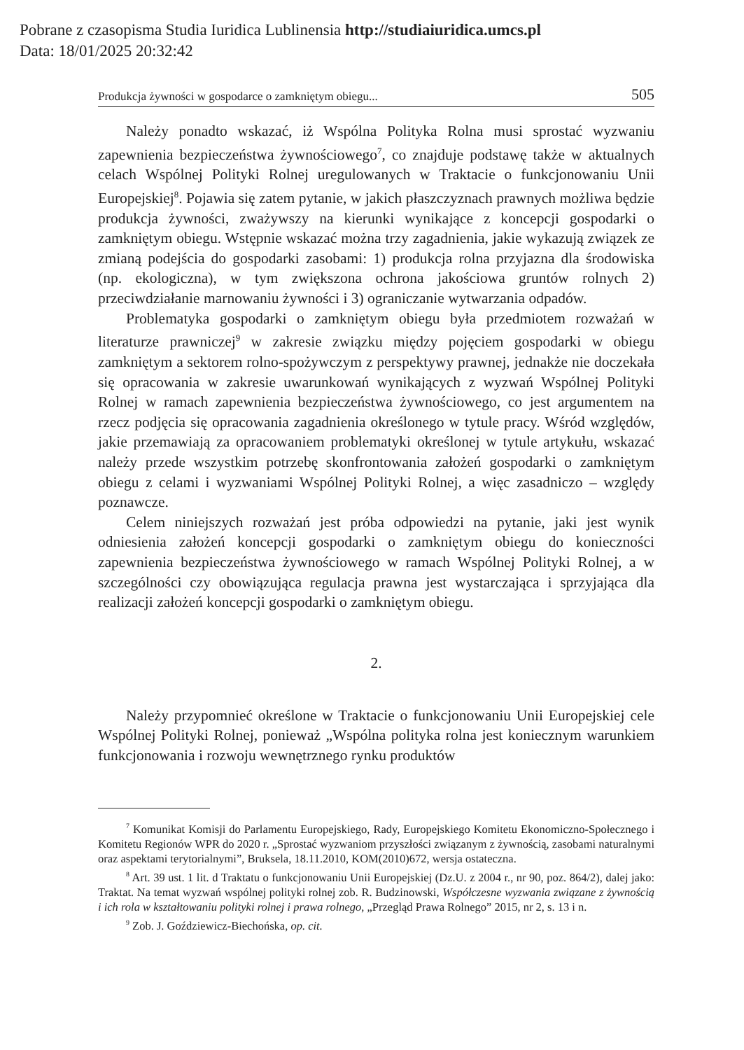Pobrane z czasopisma Studia Iuridica Lublinensia http://studiaiuridica.umcs.pl
Data: 18/01/2025 20:32:42
Produkcja żywności w gospodarce o zamkniętym obiegu... 505
Należy ponadto wskazać, iż Wspólna Polityka Rolna musi sprostać wyzwaniu zapewnienia bezpieczeństwa żywnościowego<sup>7</sup>, co znajduje podstawę także w aktualnych celach Wspólnej Polityki Rolnej uregulowanych w Traktacie o funkcjonowaniu Unii Europejskiej<sup>8</sup>. Pojawia się zatem pytanie, w jakich płaszczyznach prawnych możliwa będzie produkcja żywności, zważywszy na kierunki wynikające z koncepcji gospodarki o zamkniętym obiegu. Wstępnie wskazać można trzy zagadnienia, jakie wykazują związek ze zmianą podejścia do gospodarki zasobami: 1) produkcja rolna przyjazna dla środowiska (np. ekologiczna), w tym zwiększona ochrona jakościowa gruntów rolnych 2) przeciwdziałanie marnowaniu żywności i 3) ograniczanie wytwarzania odpadów.
Problematyka gospodarki o zamkniętym obiegu była przedmiotem rozważań w literaturze prawniczej<sup>9</sup> w zakresie związku między pojęciem gospodarki w obiegu zamkniętym a sektorem rolno-spożywczym z perspektywy prawnej, jednakże nie doczekała się opracowania w zakresie uwarunkowań wynikających z wyzwań Wspólnej Polityki Rolnej w ramach zapewnienia bezpieczeństwa żywnościowego, co jest argumentem na rzecz podjęcia się opracowania zagadnienia określonego w tytule pracy. Wśród względów, jakie przemawiają za opracowaniem problematyki określonej w tytule artykułu, wskazać należy przede wszystkim potrzebę skonfrontowania założeń gospodarki o zamkniętym obiegu z celami i wyzwaniami Wspólnej Polityki Rolnej, a więc zasadniczo – względy poznawcze.
Celem niniejszych rozważań jest próba odpowiedzi na pytanie, jaki jest wynik odniesienia założeń koncepcji gospodarki o zamkniętym obiegu do konieczności zapewnienia bezpieczeństwa żywnościowego w ramach Wspólnej Polityki Rolnej, a w szczególności czy obowiązująca regulacja prawna jest wystarczająca i sprzyjająca dla realizacji założeń koncepcji gospodarki o zamkniętym obiegu.
2.
Należy przypomnieć określone w Traktacie o funkcjonowaniu Unii Europejskiej cele Wspólnej Polityki Rolnej, ponieważ „Wspólna polityka rolna jest koniecznym warunkiem funkcjonowania i rozwoju wewnętrznego rynku produktów
<sup>7</sup> Komunikat Komisji do Parlamentu Europejskiego, Rady, Europejskiego Komitetu Ekonomiczno-Społecznego i Komitetu Regionów WPR do 2020 r. „Sprostać wyzwaniom przyszłości związanym z żywnością, zasobami naturalnymi oraz aspektami terytorialnymi”, Bruksela, 18.11.2010, KOM(2010)672, wersja ostateczna.
<sup>8</sup> Art. 39 ust. 1 lit. d Traktatu o funkcjonowaniu Unii Europejskiej (Dz.U. z 2004 r., nr 90, poz. 864/2), dalej jako: Traktat. Na temat wyzwań wspólnej polityki rolnej zob. R. Budzinowski, Współczesne wyzwania związane z żywnością i ich rola w kształtowaniu polityki rolnej i prawa rolnego, „Przegląd Prawa Rolnego” 2015, nr 2, s. 13 i n.
<sup>9</sup> Zob. J. Goździewicz-Biechońska, op. cit.